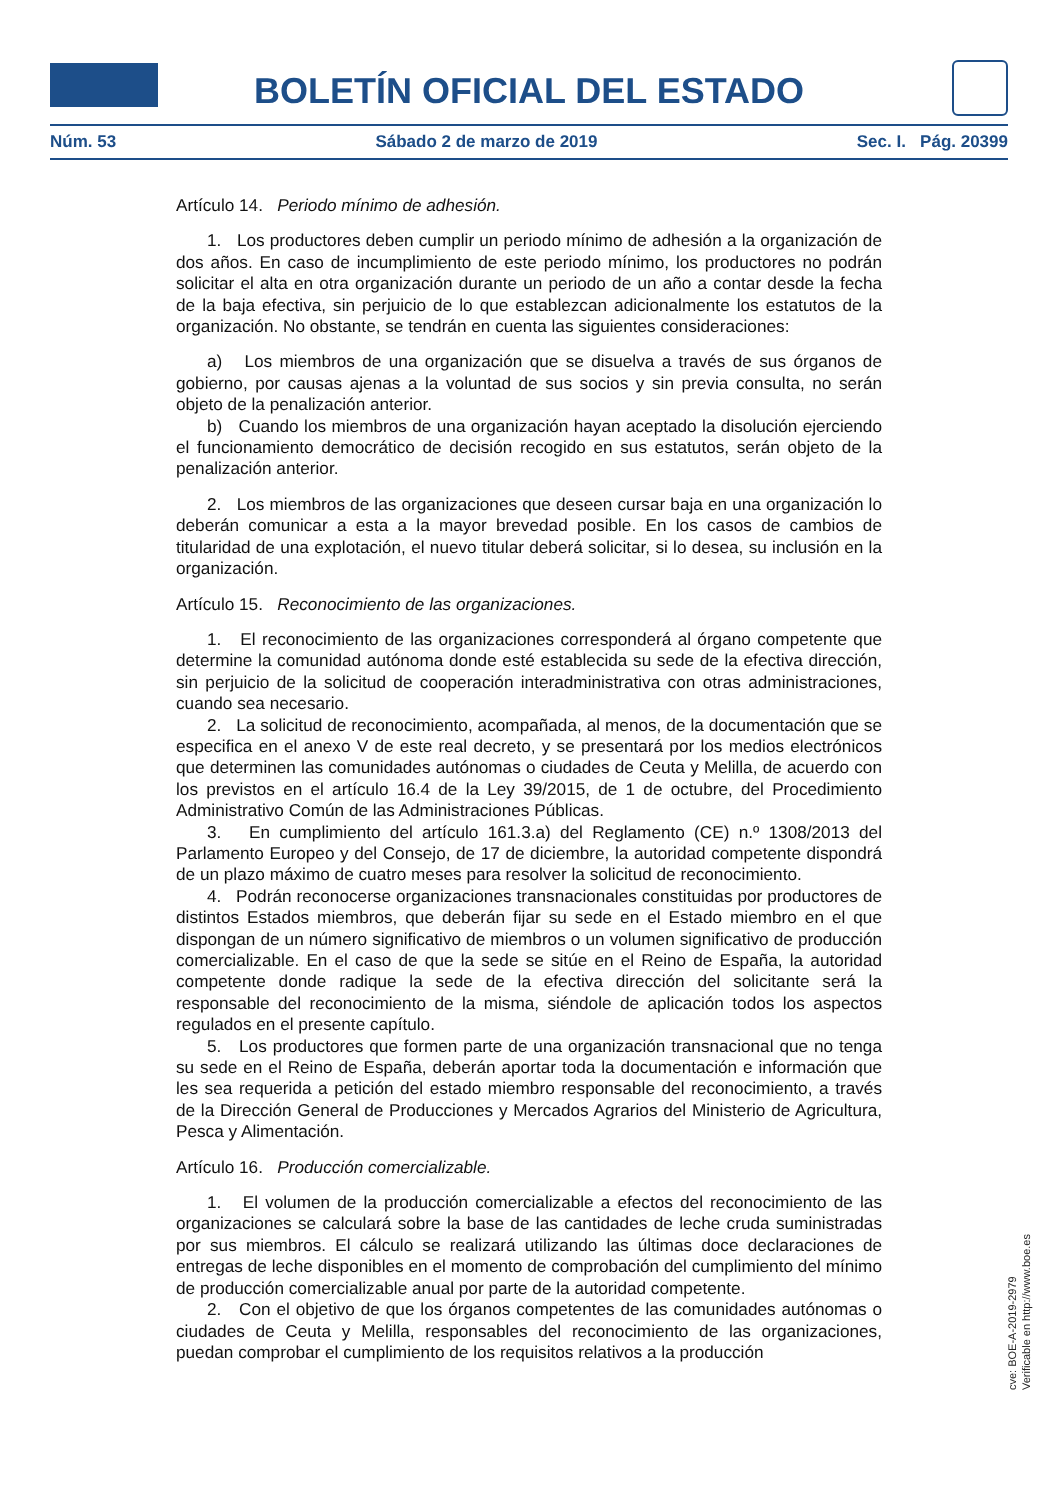BOLETÍN OFICIAL DEL ESTADO
Núm. 53 Sábado 2 de marzo de 2019 Sec. I. Pág. 20399
Artículo 14. Periodo mínimo de adhesión.
1. Los productores deben cumplir un periodo mínimo de adhesión a la organización de dos años. En caso de incumplimiento de este periodo mínimo, los productores no podrán solicitar el alta en otra organización durante un periodo de un año a contar desde la fecha de la baja efectiva, sin perjuicio de lo que establezcan adicionalmente los estatutos de la organización. No obstante, se tendrán en cuenta las siguientes consideraciones:
a) Los miembros de una organización que se disuelva a través de sus órganos de gobierno, por causas ajenas a la voluntad de sus socios y sin previa consulta, no serán objeto de la penalización anterior.
b) Cuando los miembros de una organización hayan aceptado la disolución ejerciendo el funcionamiento democrático de decisión recogido en sus estatutos, serán objeto de la penalización anterior.
2. Los miembros de las organizaciones que deseen cursar baja en una organización lo deberán comunicar a esta a la mayor brevedad posible. En los casos de cambios de titularidad de una explotación, el nuevo titular deberá solicitar, si lo desea, su inclusión en la organización.
Artículo 15. Reconocimiento de las organizaciones.
1. El reconocimiento de las organizaciones corresponderá al órgano competente que determine la comunidad autónoma donde esté establecida su sede de la efectiva dirección, sin perjuicio de la solicitud de cooperación interadministrativa con otras administraciones, cuando sea necesario.
2. La solicitud de reconocimiento, acompañada, al menos, de la documentación que se especifica en el anexo V de este real decreto, y se presentará por los medios electrónicos que determinen las comunidades autónomas o ciudades de Ceuta y Melilla, de acuerdo con los previstos en el artículo 16.4 de la Ley 39/2015, de 1 de octubre, del Procedimiento Administrativo Común de las Administraciones Públicas.
3. En cumplimiento del artículo 161.3.a) del Reglamento (CE) n.º 1308/2013 del Parlamento Europeo y del Consejo, de 17 de diciembre, la autoridad competente dispondrá de un plazo máximo de cuatro meses para resolver la solicitud de reconocimiento.
4. Podrán reconocerse organizaciones transnacionales constituidas por productores de distintos Estados miembros, que deberán fijar su sede en el Estado miembro en el que dispongan de un número significativo de miembros o un volumen significativo de producción comercializable. En el caso de que la sede se sitúe en el Reino de España, la autoridad competente donde radique la sede de la efectiva dirección del solicitante será la responsable del reconocimiento de la misma, siéndole de aplicación todos los aspectos regulados en el presente capítulo.
5. Los productores que formen parte de una organización transnacional que no tenga su sede en el Reino de España, deberán aportar toda la documentación e información que les sea requerida a petición del estado miembro responsable del reconocimiento, a través de la Dirección General de Producciones y Mercados Agrarios del Ministerio de Agricultura, Pesca y Alimentación.
Artículo 16. Producción comercializable.
1. El volumen de la producción comercializable a efectos del reconocimiento de las organizaciones se calculará sobre la base de las cantidades de leche cruda suministradas por sus miembros. El cálculo se realizará utilizando las últimas doce declaraciones de entregas de leche disponibles en el momento de comprobación del cumplimiento del mínimo de producción comercializable anual por parte de la autoridad competente.
2. Con el objetivo de que los órganos competentes de las comunidades autónomas o ciudades de Ceuta y Melilla, responsables del reconocimiento de las organizaciones, puedan comprobar el cumplimiento de los requisitos relativos a la producción
cve: BOE-A-2019-2979
Verificable en http://www.boe.es